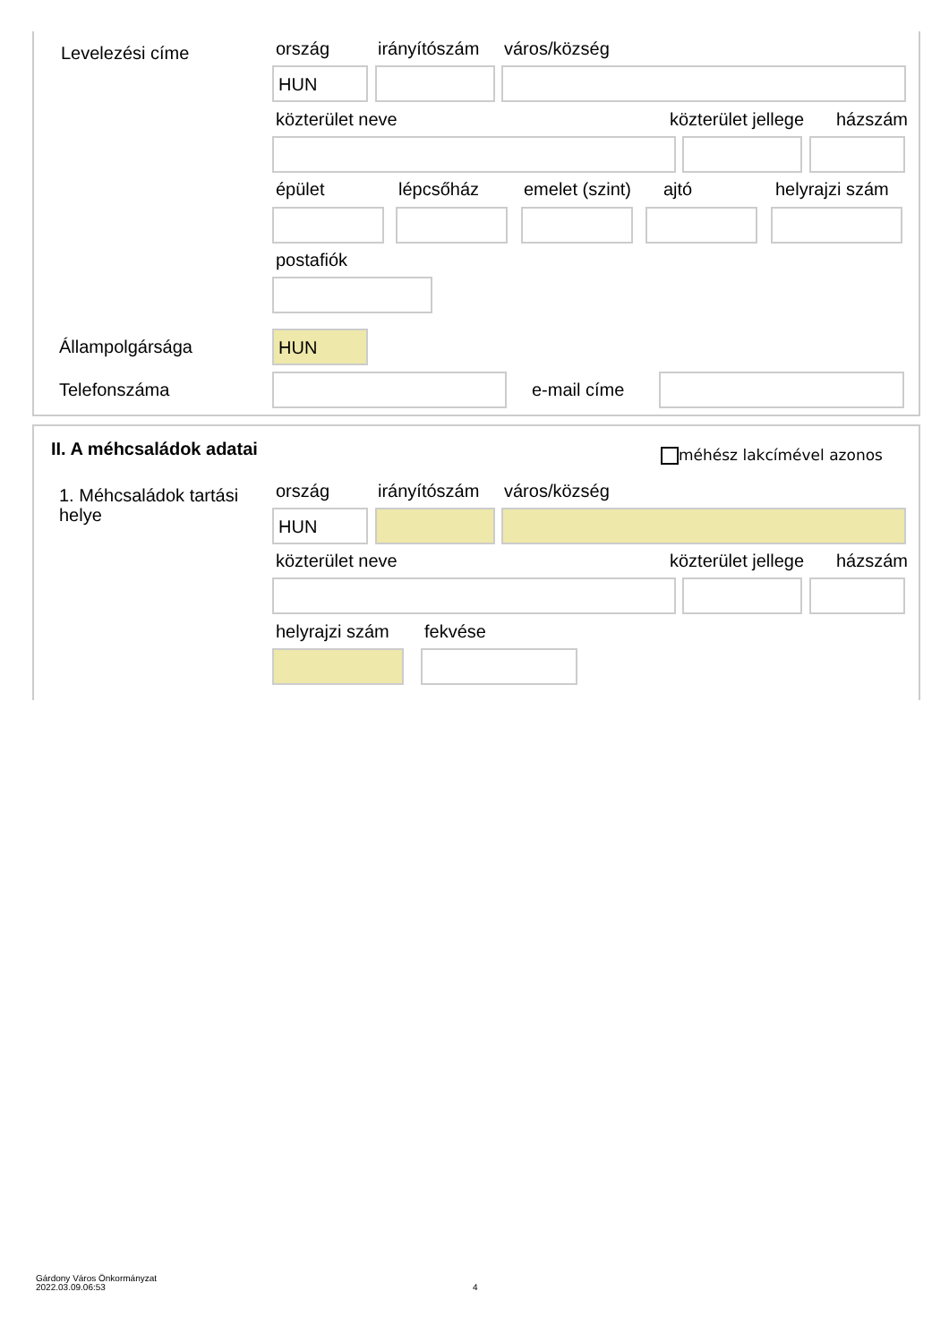Levelezési címe ország irányítószám város/község
HUN
közterület neve közterület jellege házszám
épület lépcsőház emelet (szint) ajtó helyrajzi szám
postafiók
Állampolgársága HUN
Telefonszáma e-mail címe
II. A méhcsaládok adatai méhész lakcímével azonos
1. Méhcsaládok tartási helye
ország irányítószám város/község
HUN
közterület neve közterület jellege házszám
helyrajzi szám fekvése
Gárdony Város Önkormányzat
2022.03.09.06:53
4